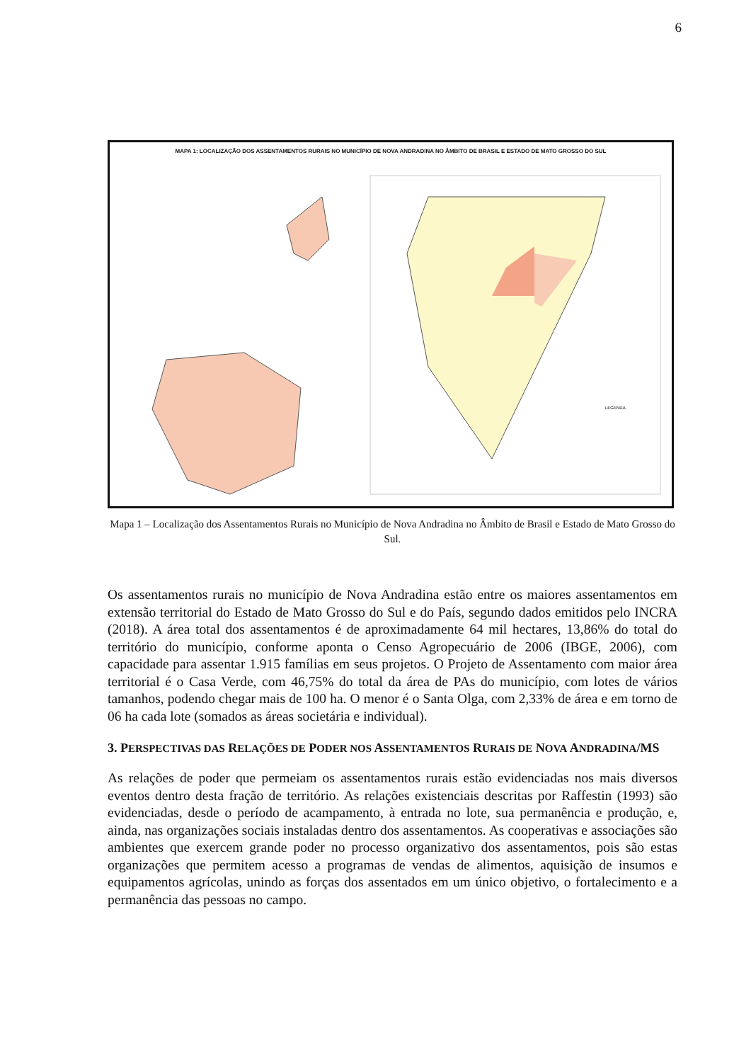6
MAPA 1: LOCALIZAÇÃO DOS ASSENTAMENTOS RURAIS NO MUNICÍPIO DE NOVA ANDRADINA NO ÂMBITO DE BRASIL E ESTADO DE MATO GROSSO DO SUL
LEGENDA
Mapa 1 – Localização dos Assentamentos Rurais no Município de Nova Andradina no Âmbito de Brasil e Estado de Mato Grosso do Sul.
Os assentamentos rurais no município de Nova Andradina estão entre os maiores assentamentos em extensão territorial do Estado de Mato Grosso do Sul e do País, segundo dados emitidos pelo INCRA (2018). A área total dos assentamentos é de aproximadamente 64 mil hectares, 13,86% do total do território do município, conforme aponta o Censo Agropecuário de 2006 (IBGE, 2006), com capacidade para assentar 1.915 famílias em seus projetos. O Projeto de Assentamento com maior área territorial é o Casa Verde, com 46,75% do total da área de PAs do município, com lotes de vários tamanhos, podendo chegar mais de 100 ha. O menor é o Santa Olga, com 2,33% de área e em torno de 06 ha cada lote (somados as áreas societária e individual).
3. PERSPECTIVAS DAS RELAÇÕES DE PODER NOS ASSENTAMENTOS RURAIS DE NOVA ANDRADINA/MS
As relações de poder que permeiam os assentamentos rurais estão evidenciadas nos mais diversos eventos dentro desta fração de território. As relações existenciais descritas por Raffestin (1993) são evidenciadas, desde o período de acampamento, à entrada no lote, sua permanência e produção, e, ainda, nas organizações sociais instaladas dentro dos assentamentos. As cooperativas e associações são ambientes que exercem grande poder no processo organizativo dos assentamentos, pois são estas organizações que permitem acesso a programas de vendas de alimentos, aquisição de insumos e equipamentos agrícolas, unindo as forças dos assentados em um único objetivo, o fortalecimento e a permanência das pessoas no campo.